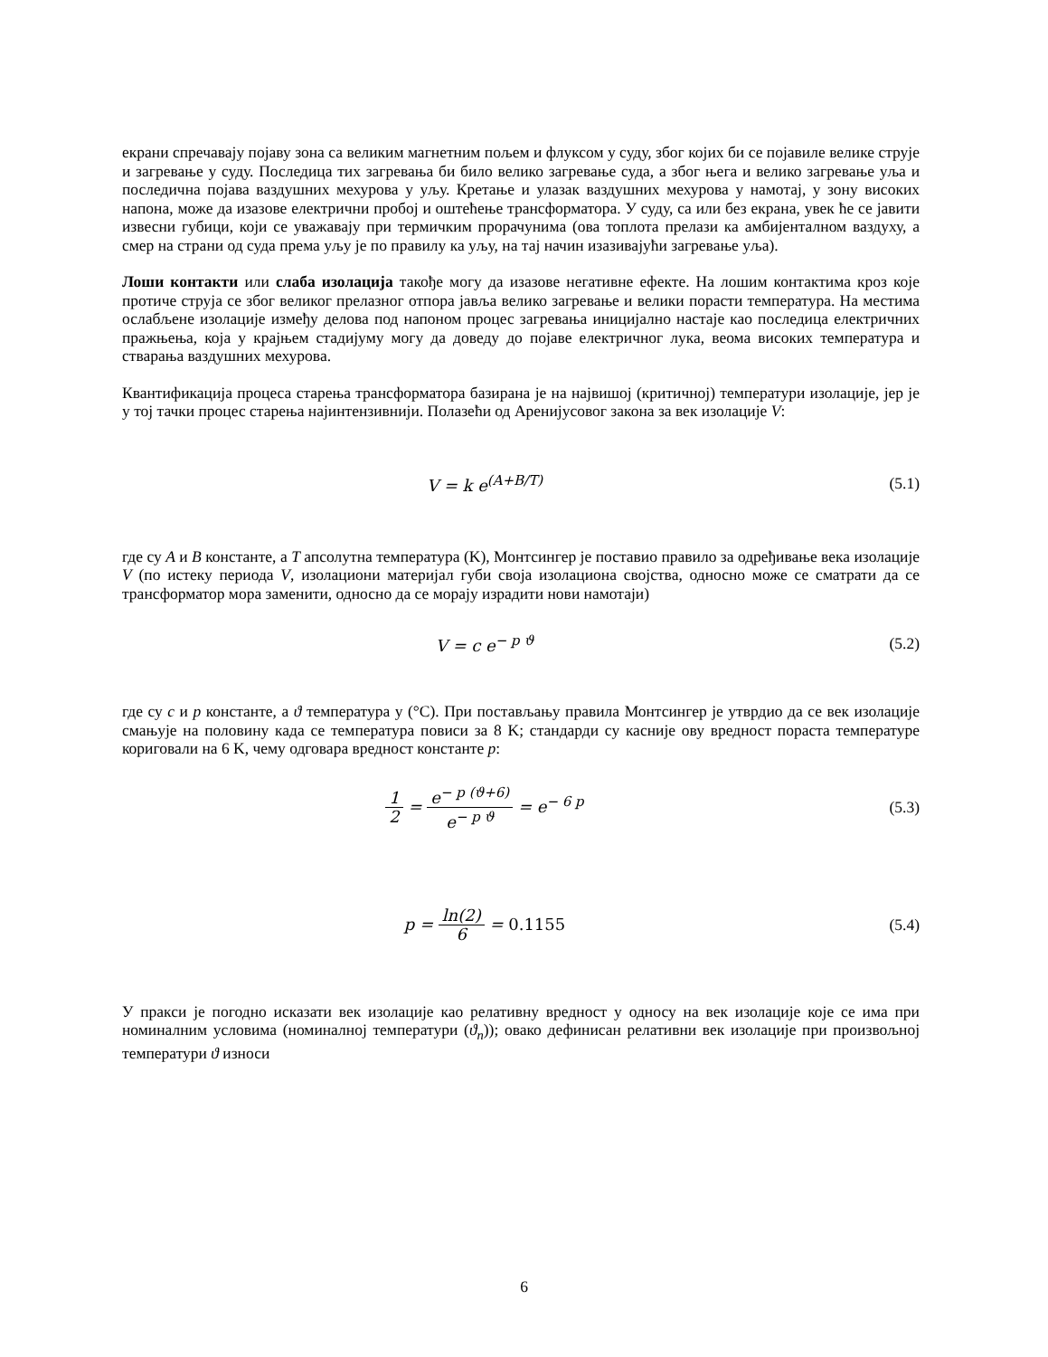екрани спречавају појаву зона са великим магнетним пољем и флуксом у суду, због којих би се појавиле велике струје и загревање у суду. Последица тих загревања би било велико загревање суда, а због њега и велико загревање уља и последична појава ваздушних мехурова у уљу. Кретање и улазак ваздушних мехурова у намотај, у зону високих напона, може да изазове електрични пробој и оштећење трансформатора. У суду, са или без екрана, увек ће се јавити извесни губици, који се уважавају при термичким прорачунима (ова топлота прелази ка амбијенталном ваздуху, а смер на страни од суда према уљу је по правилу ка уљу, на тај начин изазивајући загревање уља).
Лоши контакти или слаба изолација такође могу да изазове негативне ефекте. На лошим контактима кроз које протиче струја се због великог прелазног отпора јавља велико загревање и велики порасти температура. На местима ослабљене изолације између делова под напоном процес загревања иницијално настаје као последица електричних пражњења, која у крајњем стадијуму могу да доведу до појаве електричног лука, веома високих температура и стварања ваздушних мехурова.
Квантификација процеса старења трансформатора базирана је на највишој (критичној) температури изолације, јер је у тој тачки процес старења најинтензивнији. Полазећи од Аренијусовог закона за век изолације V:
V = k e<sup>(A+B/T)</sup> (5.1)
где су A и B константе, а T апсолутна температура (K), Монтсингер је поставио правило за одређивање века изолације V (по истеку периода V, изолациони материјал губи своја изолациона својства, односно може се сматрати да се трансформатор мора заменити, односно да се морају израдити нови намотаји)
V = c e<sup>− p ϑ</sup> (5.2)
где су c и p константе, а ϑ температура у (°C). При постављању правила Монтсингер је утврдио да се век изолације смањује на половину када се температура повиси за 8 K; стандарди су касније ову вредност пораста температуре кориговали на 6 K, чему одговара вредност константе p:
1 2 = e<sup>− p (ϑ+6)</sup> e<sup>− p ϑ</sup> = e<sup>− 6 p</sup>
(5.3)
p = ln(2) 6 = 0.1155 (5.4)
У пракси је погодно исказати век изолације као релативну вредност у односу на век изолације које се има при номиналним условима (номиналној температури (ϑ<sub>n</sub>)); овако дефинисан релативни век изолације при произвољној температури ϑ износи
6